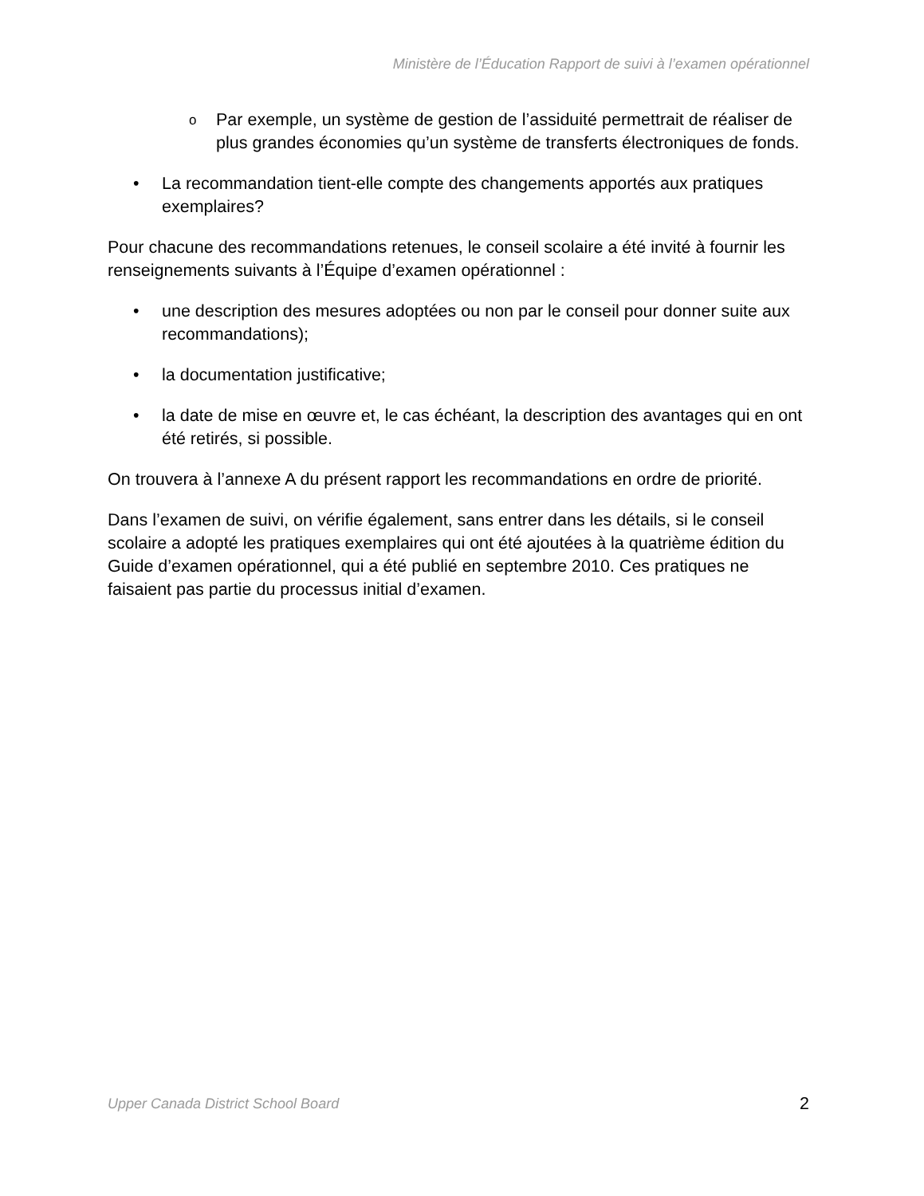Ministère de l’Éducation Rapport de suivi à l’examen opérationnel
o Par exemple, un système de gestion de l’assiduité permettrait de réaliser de plus grandes économies qu’un système de transferts électroniques de fonds.
• La recommandation tient-elle compte des changements apportés aux pratiques exemplaires?
Pour chacune des recommandations retenues, le conseil scolaire a été invité à fournir les renseignements suivants à l’Équipe d’examen opérationnel :
• une description des mesures adoptées ou non par le conseil pour donner suite aux recommandations);
• la documentation justificative;
• la date de mise en œuvre et, le cas échéant, la description des avantages qui en ont été retirés, si possible.
On trouvera à l’annexe A du présent rapport les recommandations en ordre de priorité.
Dans l’examen de suivi, on vérifie également, sans entrer dans les détails, si le conseil scolaire a adopté les pratiques exemplaires qui ont été ajoutées à la quatrième édition du Guide d’examen opérationnel, qui a été publié en septembre 2010. Ces pratiques ne faisaient pas partie du processus initial d’examen.
Upper Canada District School Board 2